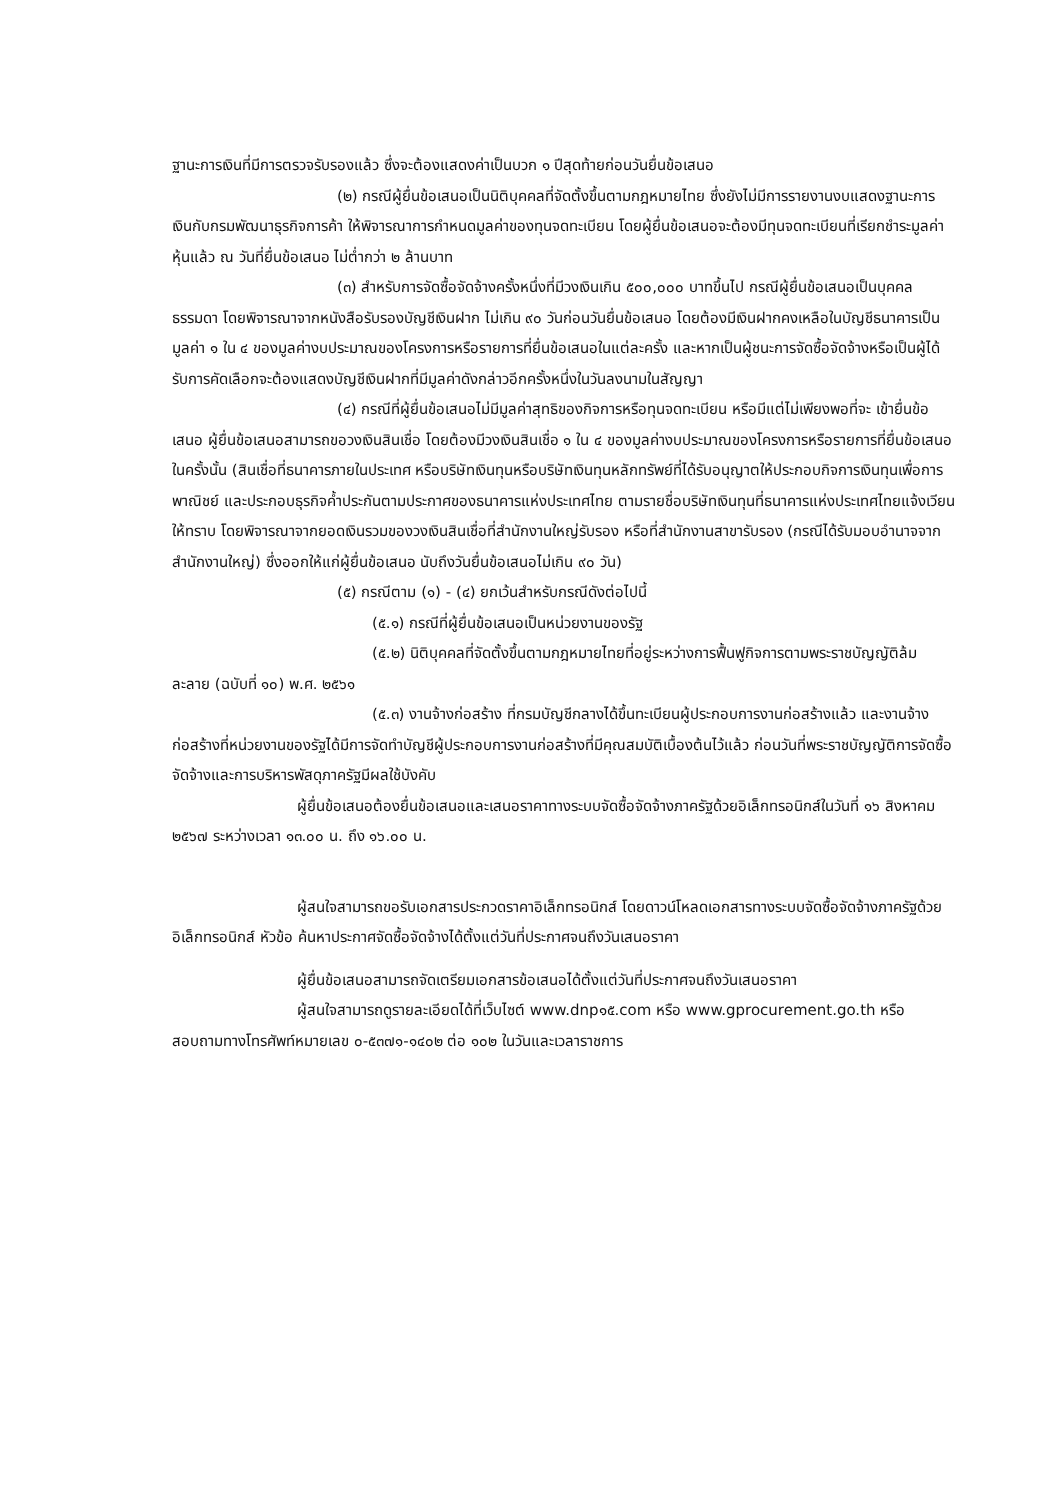ฐานะการเงินที่มีการตรวจรับรองแล้ว ซึ่งจะต้องแสดงค่าเป็นบวก ๑ ปีสุดท้ายก่อนวันยื่นข้อเสนอ
(๒) กรณีผู้ยื่นข้อเสนอเป็นนิติบุคคลที่จัดตั้งขึ้นตามกฎหมายไทย ซึ่งยังไม่มีการรายงานงบแสดงฐานะการเงินกับกรมพัฒนาธุรกิจการค้า ให้พิจารณาการกำหนดมูลค่าของทุนจดทะเบียน โดยผู้ยื่นข้อเสนอจะต้องมีทุนจดทะเบียนที่เรียกชำระมูลค่าหุ้นแล้ว ณ วันที่ยื่นข้อเสนอ ไม่ต่ำกว่า ๒ ล้านบาท
(๓) สำหรับการจัดซื้อจัดจ้างครั้งหนึ่งที่มีวงเงินเกิน ๕๐๐,๐๐๐ บาทขึ้นไป กรณีผู้ยื่นข้อเสนอเป็นบุคคลธรรมดา โดยพิจารณาจากหนังสือรับรองบัญชีเงินฝาก ไม่เกิน ๙๐ วันก่อนวันยื่นข้อเสนอ โดยต้องมีเงินฝากคงเหลือในบัญชีธนาคารเป็นมูลค่า ๑ ใน ๔ ของมูลค่างบประมาณของโครงการหรือรายการที่ยื่นข้อเสนอในแต่ละครั้ง และหากเป็นผู้ชนะการจัดซื้อจัดจ้างหรือเป็นผู้ได้รับการคัดเลือกจะต้องแสดงบัญชีเงินฝากที่มีมูลค่าดังกล่าวอีกครั้งหนึ่งในวันลงนามในสัญญา
(๔) กรณีที่ผู้ยื่นข้อเสนอไม่มีมูลค่าสุทธิของกิจการหรือทุนจดทะเบียน หรือมีแต่ไม่เพียงพอที่จะ เข้ายื่นข้อเสนอ ผู้ยื่นข้อเสนอสามารถขอวงเงินสินเชื่อ โดยต้องมีวงเงินสินเชื่อ ๑ ใน ๔ ของมูลค่างบประมาณของโครงการหรือรายการที่ยื่นข้อเสนอในครั้งนั้น (สินเชื่อที่ธนาคารภายในประเทศ หรือบริษัทเงินทุนหรือบริษัทเงินทุนหลักทรัพย์ที่ได้รับอนุญาตให้ประกอบกิจการเงินทุนเพื่อการพาณิชย์ และประกอบธุรกิจค้ำประกันตามประกาศของธนาคารแห่งประเทศไทย ตามรายชื่อบริษัทเงินทุนที่ธนาคารแห่งประเทศไทยแจ้งเวียนให้ทราบ โดยพิจารณาจากยอดเงินรวมของวงเงินสินเชื่อที่สำนักงานใหญ่รับรอง หรือที่สำนักงานสาขารับรอง (กรณีได้รับมอบอำนาจจากสำนักงานใหญ่) ซึ่งออกให้แก่ผู้ยื่นข้อเสนอ นับถึงวันยื่นข้อเสนอไม่เกิน ๙๐ วัน)
(๕) กรณีตาม (๑) - (๔) ยกเว้นสำหรับกรณีดังต่อไปนี้
(๕.๑) กรณีที่ผู้ยื่นข้อเสนอเป็นหน่วยงานของรัฐ
(๕.๒) นิติบุคคลที่จัดตั้งขึ้นตามกฎหมายไทยที่อยู่ระหว่างการฟื้นฟูกิจการตามพระราชบัญญัติล้มละลาย (ฉบับที่ ๑๐) พ.ศ. ๒๕๖๑
(๕.๓) งานจ้างก่อสร้าง ที่กรมบัญชีกลางได้ขึ้นทะเบียนผู้ประกอบการงานก่อสร้างแล้ว และงานจ้างก่อสร้างที่หน่วยงานของรัฐได้มีการจัดทำบัญชีผู้ประกอบการงานก่อสร้างที่มีคุณสมบัติเบื้องต้นไว้แล้ว ก่อนวันที่พระราชบัญญัติการจัดซื้อจัดจ้างและการบริหารพัสดุภาครัฐมีผลใช้บังคับ
ผู้ยื่นข้อเสนอต้องยื่นข้อเสนอและเสนอราคาทางระบบจัดซื้อจัดจ้างภาครัฐด้วยอิเล็กทรอนิกส์ในวันที่ ๑๖ สิงหาคม ๒๕๖๗ ระหว่างเวลา ๑๓.๐๐ น. ถึง ๑๖.๐๐ น.
ผู้สนใจสามารถขอรับเอกสารประกวดราคาอิเล็กทรอนิกส์ โดยดาวน์โหลดเอกสารทางระบบจัดซื้อจัดจ้างภาครัฐด้วยอิเล็กทรอนิกส์ หัวข้อ ค้นหาประกาศจัดซื้อจัดจ้างได้ตั้งแต่วันที่ประกาศจนถึงวันเสนอราคา
ผู้ยื่นข้อเสนอสามารถจัดเตรียมเอกสารข้อเสนอได้ตั้งแต่วันที่ประกาศจนถึงวันเสนอราคา
ผู้สนใจสามารถดูรายละเอียดได้ที่เว็บไซต์ www.dnp๑๕.com หรือ www.gprocurement.go.th หรือสอบถามทางโทรศัพท์หมายเลข ๐-๕๓๗๑-๑๔๐๒ ต่อ ๑๐๒ ในวันและเวลาราชการ